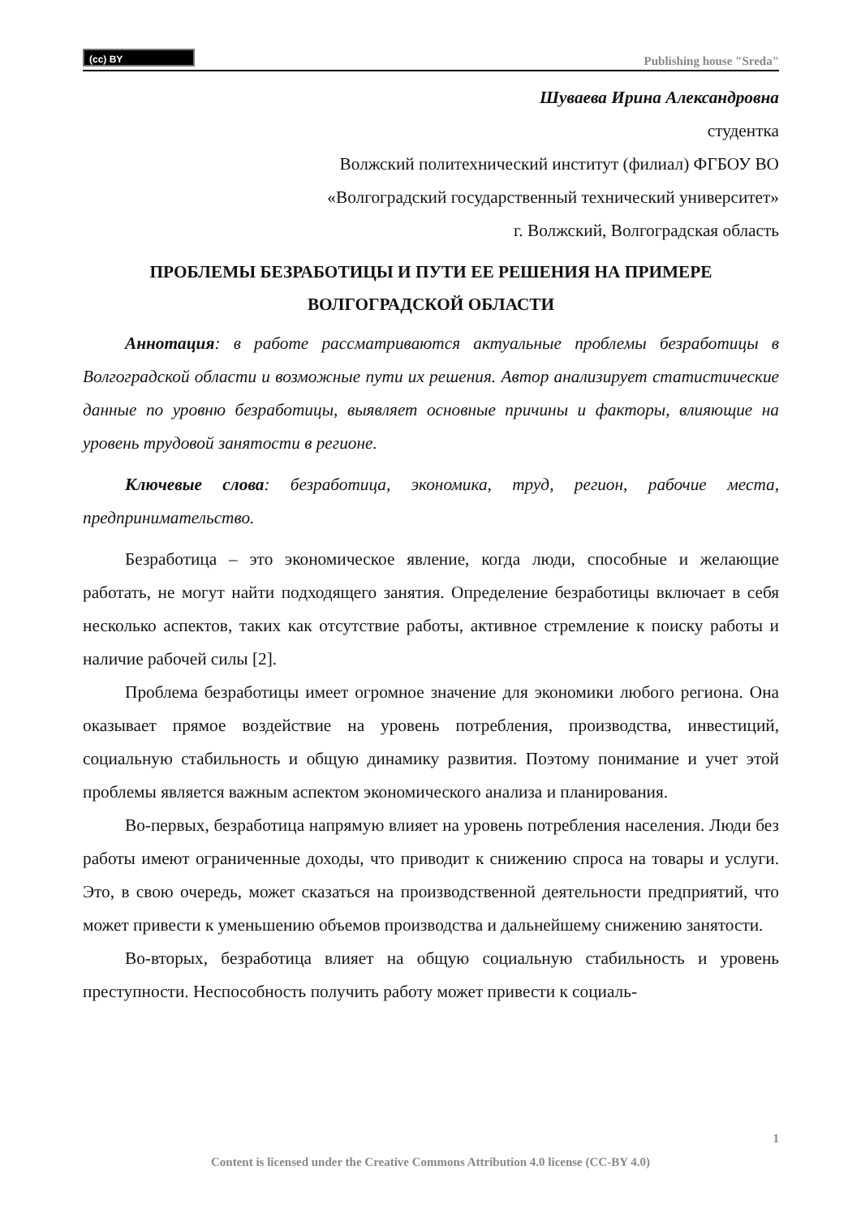(cc) BY
Publishing house "Sreda"
Шуваева Ирина Александровна
студентка
Волжский политехнический институт (филиал) ФГБОУ ВО
«Волгоградский государственный технический университет»
г. Волжский, Волгоградская область
ПРОБЛЕМЫ БЕЗРАБОТИЦЫ И ПУТИ ЕЕ РЕШЕНИЯ НА ПРИМЕРЕ ВОЛГОГРАДСКОЙ ОБЛАСТИ
Аннотация: в работе рассматриваются актуальные проблемы безработицы в Волгоградской области и возможные пути их решения. Автор анализирует статистические данные по уровню безработицы, выявляет основные причины и факторы, влияющие на уровень трудовой занятости в регионе.
Ключевые слова: безработица, экономика, труд, регион, рабочие места, предпринимательство.
Безработица – это экономическое явление, когда люди, способные и желающие работать, не могут найти подходящего занятия. Определение безработицы включает в себя несколько аспектов, таких как отсутствие работы, активное стремление к поиску работы и наличие рабочей силы [2].
Проблема безработицы имеет огромное значение для экономики любого региона. Она оказывает прямое воздействие на уровень потребления, производства, инвестиций, социальную стабильность и общую динамику развития. Поэтому понимание и учет этой проблемы является важным аспектом экономического анализа и планирования.
Во-первых, безработица напрямую влияет на уровень потребления населения. Люди без работы имеют ограниченные доходы, что приводит к снижению спроса на товары и услуги. Это, в свою очередь, может сказаться на производственной деятельности предприятий, что может привести к уменьшению объемов производства и дальнейшему снижению занятости.
Во-вторых, безработица влияет на общую социальную стабильность и уровень преступности. Неспособность получить работу может привести к социаль-
1
Content is licensed under the Creative Commons Attribution 4.0 license (CC-BY 4.0)